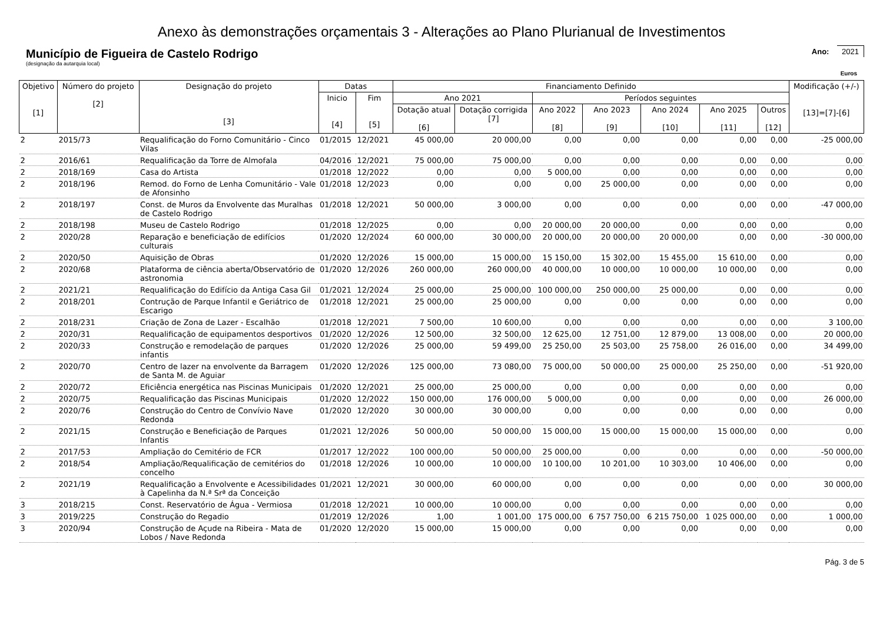Anexo às demonstrações orçamentais 3 - Alterações ao Plano Plurianual de Investimentos
Município de Figueira de Castelo Rodrigo
(designação da autarquia local)
Ano: 2021
Euros
| Objetivo [1] | Número do projeto [2] | Designação do projeto [3] | Datas | | Financiamento Definido | | | | | | | Modificação (+/-) [13]=[7]-[6] |
| --- | --- | --- | --- | --- | --- | --- | --- | --- | --- | --- | --- | --- |
| | | | Inicio [4] | Fim [5] | Ano 2021 | | Períodos seguintes | | | | | |
| | | | | | Dotação atual [6] | Dotação corrigida [7] | Ano 2022 [8] | Ano 2023 [9] | Ano 2024 [10] | Ano 2025 [11] | Outros [12] | |
| 2 | 2015/73 | Requalificação do Forno Comunitário - Cinco Vilas | 01/2015 | 12/2021 | 45 000,00 | 20 000,00 | 0,00 | 0,00 | 0,00 | 0,00 | 0,00 | -25 000,00 |
| 2 | 2016/61 | Requalificação da Torre de Almofala | 04/2016 | 12/2021 | 75 000,00 | 75 000,00 | 0,00 | 0,00 | 0,00 | 0,00 | 0,00 | 0,00 |
| 2 | 2018/169 | Casa do Artista | 01/2018 | 12/2022 | 0,00 | 0,00 | 5 000,00 | 0,00 | 0,00 | 0,00 | 0,00 | 0,00 |
| 2 | 2018/196 | Remod. do Forno de Lenha Comunitário - Vale de Afonsinho | 01/2018 | 12/2023 | 0,00 | 0,00 | 0,00 | 25 000,00 | 0,00 | 0,00 | 0,00 | 0,00 |
| 2 | 2018/197 | Const. de Muros da Envolvente das Muralhas de Castelo Rodrigo | 01/2018 | 12/2021 | 50 000,00 | 3 000,00 | 0,00 | 0,00 | 0,00 | 0,00 | 0,00 | -47 000,00 |
| 2 | 2018/198 | Museu de Castelo Rodrigo | 01/2018 | 12/2025 | 0,00 | 0,00 | 20 000,00 | 20 000,00 | 0,00 | 0,00 | 0,00 | 0,00 |
| 2 | 2020/28 | Reparação e beneficiação de edifícios culturais | 01/2020 | 12/2024 | 60 000,00 | 30 000,00 | 20 000,00 | 20 000,00 | 20 000,00 | 0,00 | 0,00 | -30 000,00 |
| 2 | 2020/50 | Aquisição de Obras | 01/2020 | 12/2026 | 15 000,00 | 15 000,00 | 15 150,00 | 15 302,00 | 15 455,00 | 15 610,00 | 0,00 | 0,00 |
| 2 | 2020/68 | Plataforma de ciência aberta/Observatório de astronomia | 01/2020 | 12/2026 | 260 000,00 | 260 000,00 | 40 000,00 | 10 000,00 | 10 000,00 | 10 000,00 | 0,00 | 0,00 |
| 2 | 2021/21 | Requalificação do Edifício da Antiga Casa Gil | 01/2021 | 12/2024 | 25 000,00 | 25 000,00 | 100 000,00 | 250 000,00 | 25 000,00 | 0,00 | 0,00 | 0,00 |
| 2 | 2018/201 | Contrução de Parque Infantil e Geriátrico de Escarigo | 01/2018 | 12/2021 | 25 000,00 | 25 000,00 | 0,00 | 0,00 | 0,00 | 0,00 | 0,00 | 0,00 |
| 2 | 2018/231 | Criação de Zona de Lazer - Escalhão | 01/2018 | 12/2021 | 7 500,00 | 10 600,00 | 0,00 | 0,00 | 0,00 | 0,00 | 0,00 | 3 100,00 |
| 2 | 2020/31 | Requalificação de equipamentos desportivos | 01/2020 | 12/2026 | 12 500,00 | 32 500,00 | 12 625,00 | 12 751,00 | 12 879,00 | 13 008,00 | 0,00 | 20 000,00 |
| 2 | 2020/33 | Construção e remodelação de parques infantis | 01/2020 | 12/2026 | 25 000,00 | 59 499,00 | 25 250,00 | 25 503,00 | 25 758,00 | 26 016,00 | 0,00 | 34 499,00 |
| 2 | 2020/70 | Centro de lazer na envolvente da Barragem de Santa M. de Aguiar | 01/2020 | 12/2026 | 125 000,00 | 73 080,00 | 75 000,00 | 50 000,00 | 25 000,00 | 25 250,00 | 0,00 | -51 920,00 |
| 2 | 2020/72 | Eficiência energética nas Piscinas Municipais | 01/2020 | 12/2021 | 25 000,00 | 25 000,00 | 0,00 | 0,00 | 0,00 | 0,00 | 0,00 | 0,00 |
| 2 | 2020/75 | Requalificação das Piscinas Municipais | 01/2020 | 12/2022 | 150 000,00 | 176 000,00 | 5 000,00 | 0,00 | 0,00 | 0,00 | 0,00 | 26 000,00 |
| 2 | 2020/76 | Construção do Centro de Convívio Nave Redonda | 01/2020 | 12/2020 | 30 000,00 | 30 000,00 | 0,00 | 0,00 | 0,00 | 0,00 | 0,00 | 0,00 |
| 2 | 2021/15 | Construção e Beneficiação de Parques Infantis | 01/2021 | 12/2026 | 50 000,00 | 50 000,00 | 15 000,00 | 15 000,00 | 15 000,00 | 15 000,00 | 0,00 | 0,00 |
| 2 | 2017/53 | Ampliação do Cemitério de FCR | 01/2017 | 12/2022 | 100 000,00 | 50 000,00 | 25 000,00 | 0,00 | 0,00 | 0,00 | 0,00 | -50 000,00 |
| 2 | 2018/54 | Ampliação/Requalificação de cemitérios do concelho | 01/2018 | 12/2026 | 10 000,00 | 10 000,00 | 10 100,00 | 10 201,00 | 10 303,00 | 10 406,00 | 0,00 | 0,00 |
| 2 | 2021/19 | Requalificação a Envolvente e Acessibilidades à Capelinha da N.ª Srª da Conceição | 01/2021 | 12/2021 | 30 000,00 | 60 000,00 | 0,00 | 0,00 | 0,00 | 0,00 | 0,00 | 30 000,00 |
| 3 | 2018/215 | Const. Reservatório de Água - Vermiosa | 01/2018 | 12/2021 | 10 000,00 | 10 000,00 | 0,00 | 0,00 | 0,00 | 0,00 | 0,00 | 0,00 |
| 3 | 2019/225 | Construção do Regadio | 01/2019 | 12/2026 | 1,00 | 1 001,00 | 175 000,00 | 6 757 750,00 | 6 215 750,00 | 1 025 000,00 | 0,00 | 1 000,00 |
| 3 | 2020/94 | Construção de Açude na Ribeira - Mata de Lobos / Nave Redonda | 01/2020 | 12/2020 | 15 000,00 | 15 000,00 | 0,00 | 0,00 | 0,00 | 0,00 | 0,00 | 0,00 |
Pág. 3 de 5